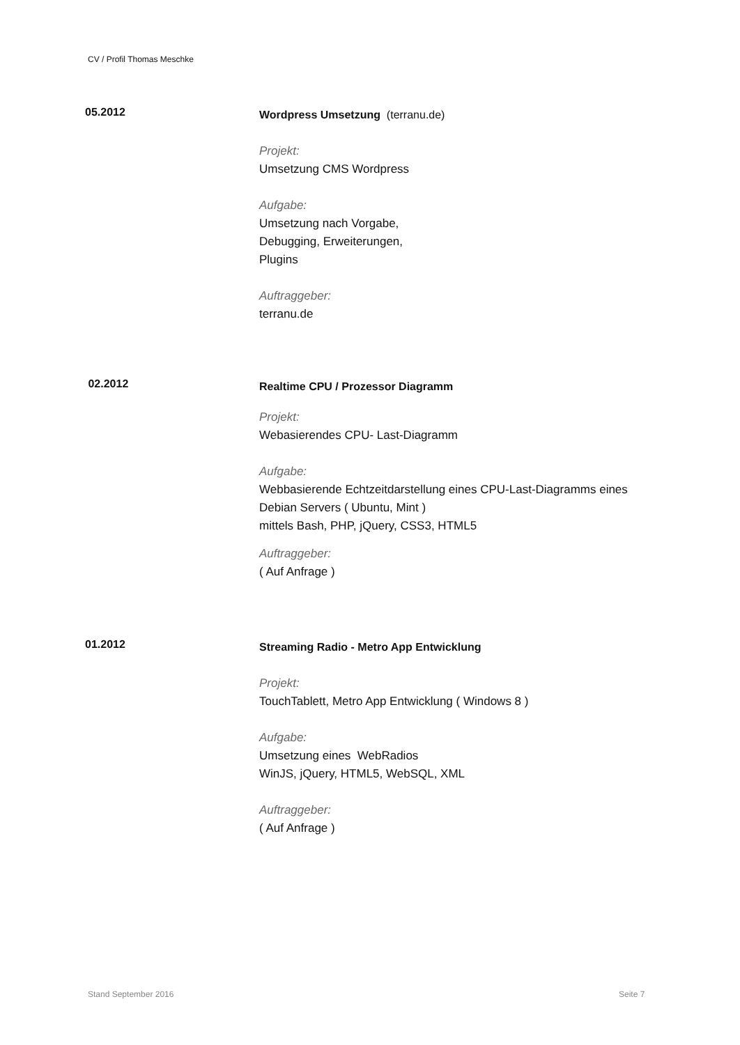CV / Profil Thomas Meschke
05.2012
Wordpress Umsetzung (terranu.de)
Projekt:
Umsetzung CMS Wordpress
Aufgabe:
Umsetzung nach Vorgabe,
Debugging, Erweiterungen,
Plugins
Auftraggeber:
terranu.de
02.2012
Realtime CPU / Prozessor Diagramm
Projekt:
Webasierendes CPU- Last-Diagramm
Aufgabe:
Webbasierende Echtzeitdarstellung eines CPU-Last-Diagramms eines
Debian Servers ( Ubuntu, Mint )
mittels Bash, PHP, jQuery, CSS3, HTML5
Auftraggeber:
( Auf Anfrage )
01.2012
Streaming Radio - Metro App Entwicklung
Projekt:
TouchTablett, Metro App Entwicklung ( Windows 8 )
Aufgabe:
Umsetzung eines WebRadios
WinJS, jQuery, HTML5, WebSQL, XML
Auftraggeber:
( Auf Anfrage )
Stand September 2016 Seite 7